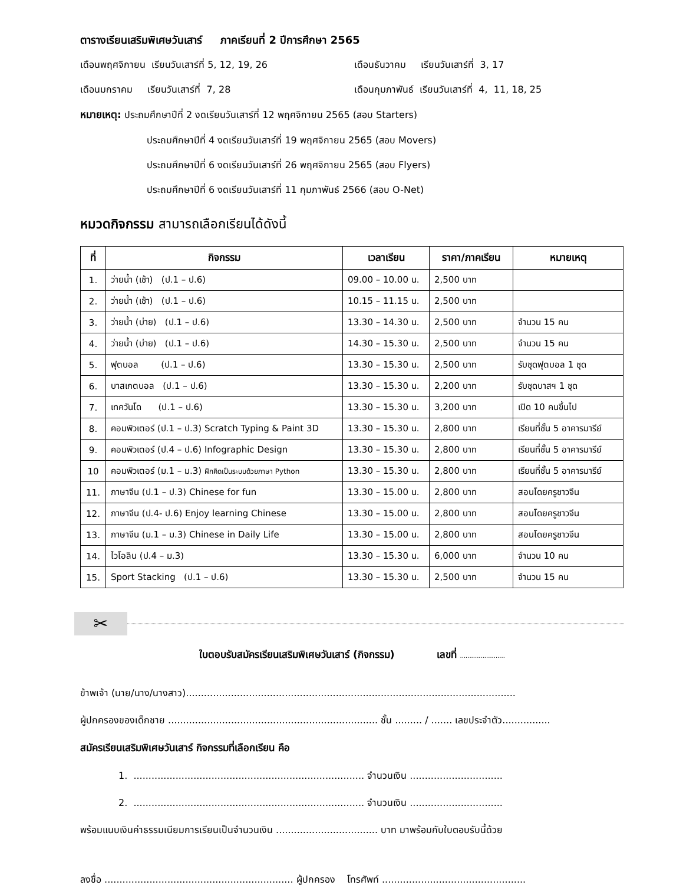ตารางเรียนเสริมพิเศษวันเสาร์ ภาคเรียนที่ 2 ปีการศึกษา 2565
เดือนพฤศจิกายน เรียนวันเสาร์ที่ 5, 12, 19, 26 เดือนธันวาคม เรียนวันเสาร์ที่ 3, 17
เดือนมกราคม เรียนวันเสาร์ที่ 7, 28 เดือนกุมภาพันธ์ เรียนวันเสาร์ที่ 4, 11, 18, 25
หมายเหตุ: ประถมศึกษาปีที่ 2 งดเรียนวันเสาร์ที่ 12 พฤศจิกายน 2565 (สอบ Starters)
ประถมศึกษาปีที่ 4 งดเรียนวันเสาร์ที่ 19 พฤศจิกายน 2565 (สอบ Movers)
ประถมศึกษาปีที่ 6 งดเรียนวันเสาร์ที่ 26 พฤศจิกายน 2565 (สอบ Flyers)
ประถมศึกษาปีที่ 6 งดเรียนวันเสาร์ที่ 11 กุมภาพันธ์ 2566 (สอบ O-Net)
หมวดกิจกรรม สามารถเลือกเรียนได้ดังนี้
| ที่ | กิจกรรม | เวลาเรียน | ราคา/ภาคเรียน | หมายเหตุ |
| --- | --- | --- | --- | --- |
| 1. | ว่ายน้ำ (เช้า) (ป.1 – ป.6) | 09.00 – 10.00 น. | 2,500 บาท | |
| 2. | ว่ายน้ำ (เช้า) (ป.1 – ป.6) | 10.15 – 11.15 น. | 2,500 บาท | |
| 3. | ว่ายน้ำ (บ่าย) (ป.1 – ป.6) | 13.30 – 14.30 น. | 2,500 บาท | จำนวน 15 คน |
| 4. | ว่ายน้ำ (บ่าย) (ป.1 – ป.6) | 14.30 – 15.30 น. | 2,500 บาท | จำนวน 15 คน |
| 5. | ฟุตบอล (ป.1 – ป.6) | 13.30 – 15.30 น. | 2,500 บาท | รับชุดฟุตบอล 1 ชุด |
| 6. | บาสเกตบอล (ป.1 – ป.6) | 13.30 – 15.30 น. | 2,200 บาท | รับชุดบาสฯ 1 ชุด |
| 7. | เทควันโด (ป.1 – ป.6) | 13.30 – 15.30 น. | 3,200 บาท | เปิด 10 คนขึ้นไป |
| 8. | คอมพิวเตอร์ (ป.1 – ป.3) Scratch Typing & Paint 3D | 13.30 – 15.30 น. | 2,800 บาท | เรียนที่ชั้น 5 อาคารมารีย์ |
| 9. | คอมพิวเตอร์ (ป.4 – ป.6) Infographic Design | 13.30 – 15.30 น. | 2,800 บาท | เรียนที่ชั้น 5 อาคารมารีย์ |
| 10 | คอมพิวเตอร์ (ม.1 – ม.3) ฝึกคิดเป็นระบบด้วยภาษา Python | 13.30 – 15.30 น. | 2,800 บาท | เรียนที่ชั้น 5 อาคารมารีย์ |
| 11. | ภาษาจีน (ป.1 – ป.3) Chinese for fun | 13.30 – 15.00 น. | 2,800 บาท | สอนโดยครูชาวจีน |
| 12. | ภาษาจีน (ป.4- ป.6) Enjoy learning Chinese | 13.30 – 15.00 น. | 2,800 บาท | สอนโดยครูชาวจีน |
| 13. | ภาษาจีน (ม.1 – ม.3) Chinese in Daily Life | 13.30 – 15.00 น. | 2,800 บาท | สอนโดยครูชาวจีน |
| 14. | ไวโอลิน (ป.4 – ม.3) | 13.30 – 15.30 น. | 6,000 บาท | จำนวน 10 คน |
| 15. | Sport Stacking (ป.1 – ป.6) | 13.30 – 15.30 น. | 2,500 บาท | จำนวน 15 คน |
✂
ใบตอบรับสมัครเรียนเสริมพิเศษวันเสาร์ (กิจกรรม) เลขที่ ........................
ข้าพเจ้า (นาย/นาง/นางสาว)..............................................................................................................
ผู้ปกครองของเด็กชาย ...................................................................... ชั้น ......... / ....... เลขประจำตัว................
สมัครเรียนเสริมพิเศษวันเสาร์ กิจกรรมที่เลือกเรียน คือ
1. ............................................................................. จำนวนเงิน ...............................
2. ............................................................................. จำนวนเงิน ...............................
พร้อมแนบเงินค่าธรรมเนียมการเรียนเป็นจำนวนเงิน .................................. บาท มาพร้อมกับใบตอบรับนี้ด้วย
ลงชื่อ ............................................................... ผู้ปกครอง โทรศัพท์ ................................................